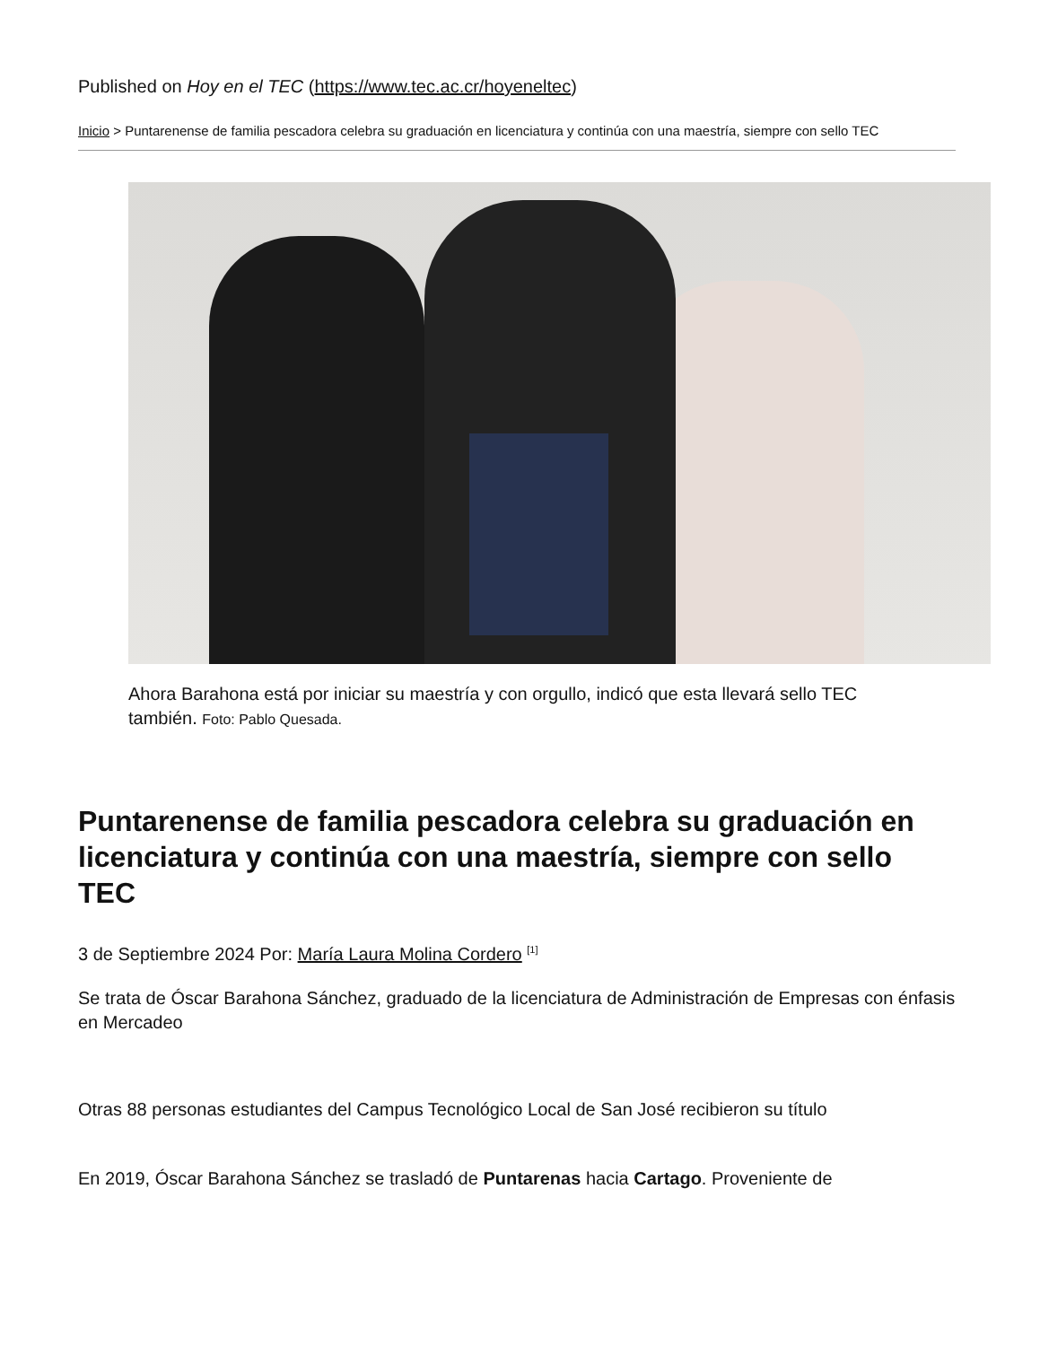Published on Hoy en el TEC (https://www.tec.ac.cr/hoyeneltec)
Inicio > Puntarenense de familia pescadora celebra su graduación en licenciatura y continúa con una maestría, siempre con sello TEC
Ahora Barahona está por iniciar su maestría y con orgullo, indicó que esta llevará sello TEC también. Foto: Pablo Quesada.
Puntarenense de familia pescadora celebra su graduación en licenciatura y continúa con una maestría, siempre con sello TEC
3 de Septiembre 2024 Por: María Laura Molina Cordero <sup>[1]</sup>
Se trata de Óscar Barahona Sánchez, graduado de la licenciatura de Administración de Empresas con énfasis en Mercadeo
Otras 88 personas estudiantes del Campus Tecnológico Local de San José recibieron su título
En 2019, Óscar Barahona Sánchez se trasladó de Puntarenas hacia Cartago. Proveniente de